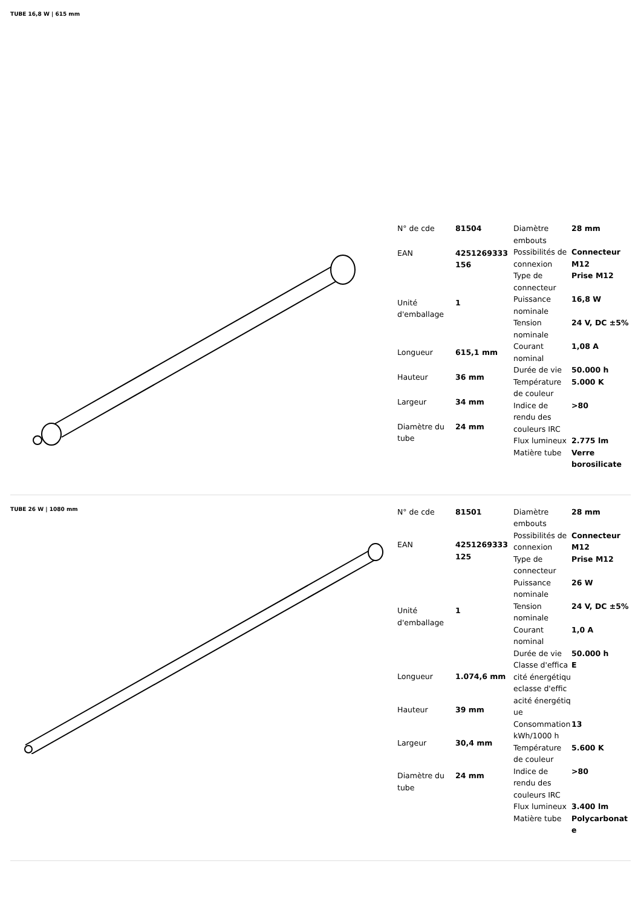TUBE 16,8 W | 615 mm
| N° de cde | 81504 |
| EAN | 4251269333 156 |
| Unité d'emballage | 1 |
| Longueur | 615,1 mm |
| Hauteur | 36 mm |
| Largeur | 34 mm |
| Diamètre du tube | 24 mm |
| Diamètre embouts | 28 mm |
| Possibilités de connexion | Connecteur M12 |
| Type de connecteur | Prise M12 |
| Puissance nominale | 16,8 W |
| Tension nominale | 24 V, DC ±5% |
| Courant nominal | 1,08 A |
| Durée de vie | 50.000 h |
| Température de couleur | 5.000 K |
| Indice de rendu des couleurs IRC | >80 |
| Flux lumineux | 2.775 lm |
| Matière tube | Verre borosilicate |
TUBE 26 W | 1080 mm
| N° de cde | 81501 |
| EAN | 4251269333 125 |
| Unité d'emballage | 1 |
| Longueur | 1.074,6 mm |
| Hauteur | 39 mm |
| Largeur | 30,4 mm |
| Diamètre du tube | 24 mm |
| Diamètre embouts | 28 mm |
| Possibilités de connexion | Connecteur M12 |
| Type de connecteur | Prise M12 |
| Puissance nominale | 26 W |
| Tension nominale | 24 V, DC ±5% |
| Courant nominal | 1,0 A |
| Durée de vie | 50.000 h |
| Classe d'efficacité énergétiqueclasse d'efficacité énergétique | E |
| Consommation kWh/1000 h | 13 |
| Température de couleur | 5.600 K |
| Indice de rendu des couleurs IRC | >80 |
| Flux lumineux | 3.400 lm |
| Matière tube | Polycarbonate |